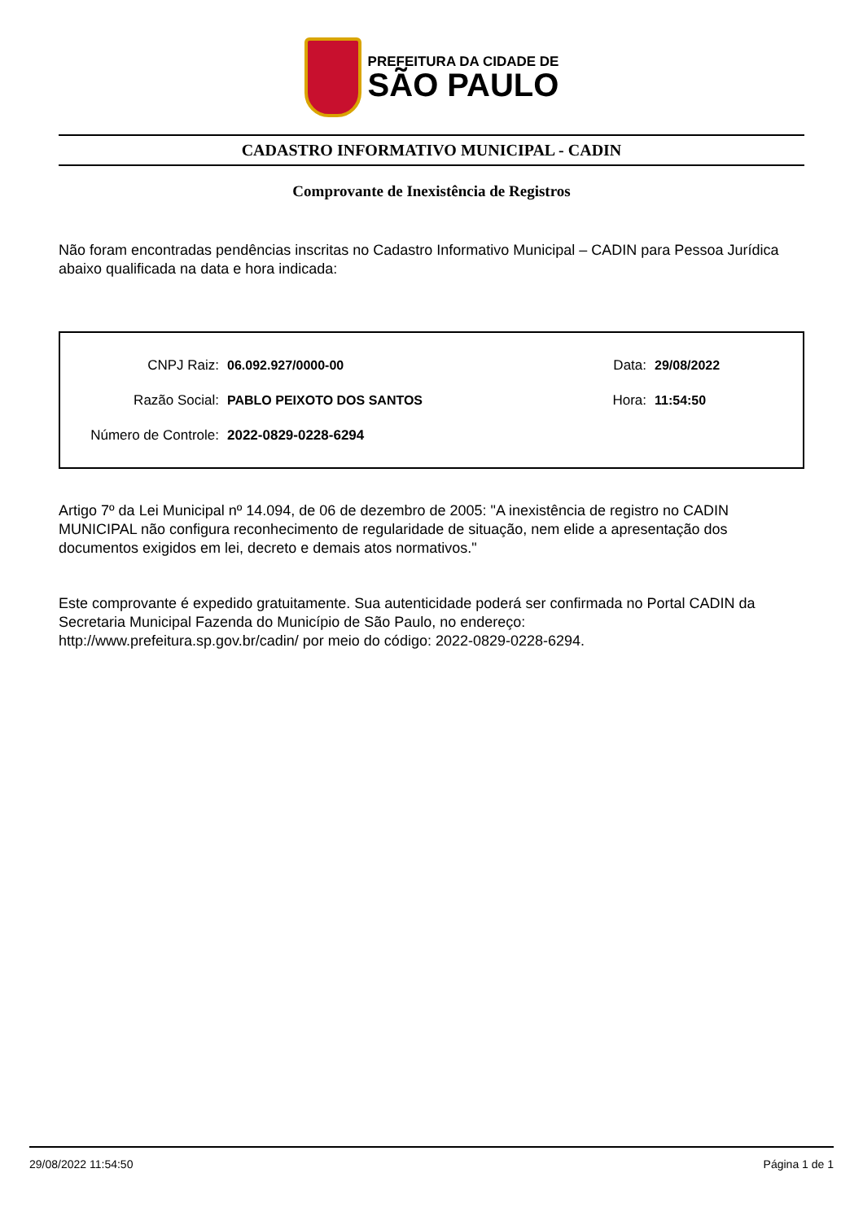PREFEITURA DA CIDADE DE
SÃO PAULO
CADASTRO INFORMATIVO MUNICIPAL - CADIN
Comprovante de Inexistência de Registros
Não foram encontradas pendências inscritas no Cadastro Informativo Municipal – CADIN para Pessoa Jurídica abaixo qualificada na data e hora indicada:
CNPJ Raiz: 06.092.927/0000-00 Data: 29/08/2022
Razão Social: PABLO PEIXOTO DOS SANTOS Hora: 11:54:50
Número de Controle: 2022-0829-0228-6294
Artigo 7º da Lei Municipal nº 14.094, de 06 de dezembro de 2005: "A inexistência de registro no CADIN MUNICIPAL não configura reconhecimento de regularidade de situação, nem elide a apresentação dos documentos exigidos em lei, decreto e demais atos normativos."
Este comprovante é expedido gratuitamente. Sua autenticidade poderá ser confirmada no Portal CADIN da Secretaria Municipal Fazenda do Município de São Paulo, no endereço:
http://www.prefeitura.sp.gov.br/cadin/ por meio do código: 2022-0829-0228-6294.
29/08/2022 11:54:50 Página 1 de 1